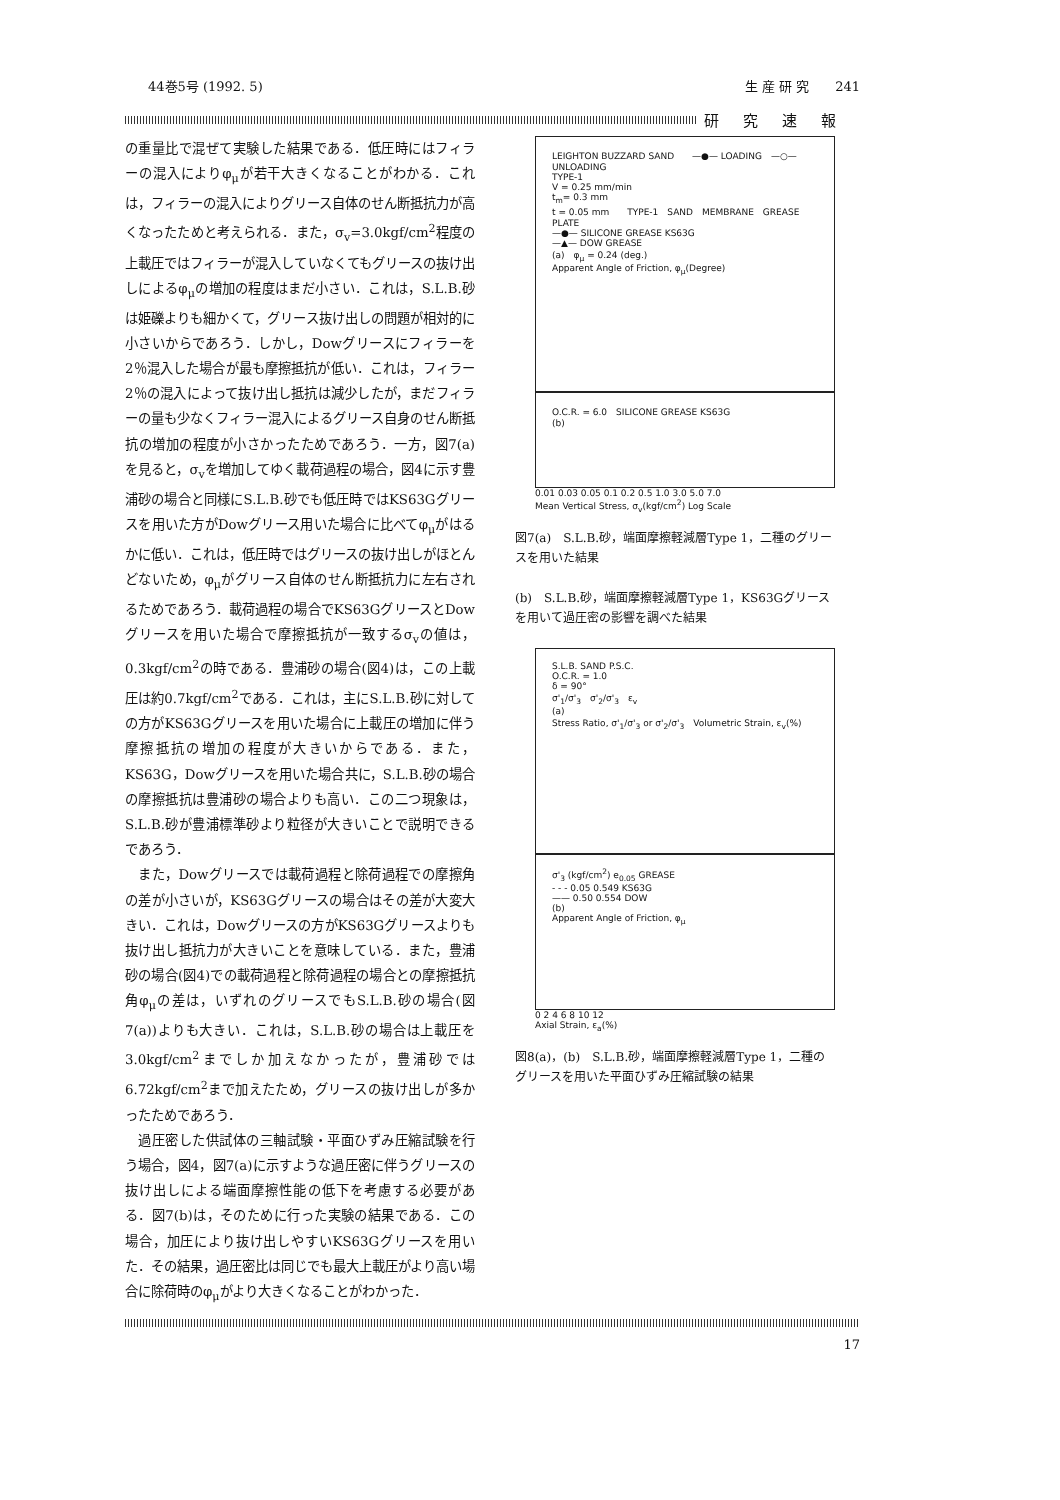44巻5号 (1992. 5) 生 産 研 究　　241
研究速報
の重量比で混ぜて実験した結果である．低圧時にはフィラーの混入によりφ<sub>μ</sub>が若干大きくなることがわかる．これは，フィラーの混入によりグリース自体のせん断抵抗力が高くなったためと考えられる．また，σ<sub>v</sub>=3.0kgf/cm<sup>2</sup>程度の上載圧ではフィラーが混入していなくてもグリースの抜け出しによるφ<sub>μ</sub>の増加の程度はまだ小さい．これは，S.L.B.砂は姫礫よりも細かくて，グリース抜け出しの問題が相対的に小さいからであろう．しかし，Dowグリースにフィラーを2％混入した場合が最も摩擦抵抗が低い．これは，フィラー2％の混入によって抜け出し抵抗は減少したが，まだフィラーの量も少なくフィラー混入によるグリース自身のせん断抵抗の増加の程度が小さかったためであろう．一方，図7(a)を見ると，σ<sub>v</sub>を増加してゆく載荷過程の場合，図4に示す豊浦砂の場合と同様にS.L.B.砂でも低圧時ではKS63Gグリースを用いた方がDowグリース用いた場合に比べてφ<sub>μ</sub>がはるかに低い．これは，低圧時ではグリースの抜け出しがほとんどないため，φ<sub>μ</sub>がグリース自体のせん断抵抗力に左右されるためであろう．載荷過程の場合でKS63GグリースとDowグリースを用いた場合で摩擦抵抗が一致するσ<sub>v</sub>の値は，0.3kgf/cm<sup>2</sup>の時である．豊浦砂の場合(図4)は，この上載圧は約0.7kgf/cm<sup>2</sup>である．これは，主にS.L.B.砂に対しての方がKS63Gグリースを用いた場合に上載圧の増加に伴う摩擦抵抗の増加の程度が大きいからである．また，KS63G，Dowグリースを用いた場合共に，S.L.B.砂の場合の摩擦抵抗は豊浦砂の場合よりも高い．この二つ現象は，S.L.B.砂が豊浦標準砂より粒径が大きいことで説明できるであろう．
また，Dowグリースでは載荷過程と除荷過程での摩擦角の差が小さいが，KS63Gグリースの場合はその差が大変大きい．これは，Dowグリースの方がKS63Gグリースよりも抜け出し抵抗力が大きいことを意味している．また，豊浦砂の場合(図4)での載荷過程と除荷過程の場合との摩擦抵抗角φ<sub>μ</sub>の差は，いずれのグリースでもS.L.B.砂の場合(図7(a))よりも大きい．これは，S.L.B.砂の場合は上載圧を3.0kgf/cm<sup>2</sup>までしか加えなかったが，豊浦砂では6.72kgf/cm<sup>2</sup>まで加えたため，グリースの抜け出しが多かったためであろう．
過圧密した供試体の三軸試験・平面ひずみ圧縮試験を行う場合，図4，図7(a)に示すような過圧密に伴うグリースの抜け出しによる端面摩擦性能の低下を考慮する必要がある．図7(b)は，そのために行った実験の結果である．この場合，加圧により抜け出しやすいKS63Gグリースを用いた．その結果，過圧密比は同じでも最大上載圧がより高い場合に除荷時のφ<sub>μ</sub>がより大きくなることがわかった．
LEIGHTON BUZZARD SAND　　—●— LOADING　—○— UNLOADING
TYPE-1
V = 0.25 mm/min
t<sub>m</sub>= 0.3 mm
t = 0.05 mm　　TYPE-1　SAND　MEMBRANE　GREASE　PLATE
—●— SILICONE GREASE KS63G
—▲— DOW GREASE
(a)　φ<sub>μ</sub> = 0.24 (deg.)
Apparent Angle of Friction, φ<sub>μ</sub>(Degree)
O.C.R. = 6.0　SILICONE GREASE KS63G
(b)
0.01 0.03 0.05 0.1 0.2 0.5 1.0 3.0 5.0 7.0
Mean Vertical Stress, σ<sub>v</sub>(kgf/cm<sup>2</sup>) Log Scale
図7(a)　S.L.B.砂，端面摩擦軽減層Type 1，二種のグリースを用いた結果
(b)　S.L.B.砂，端面摩擦軽減層Type 1，KS63Gグリースを用いて過圧密の影響を調べた結果
S.L.B. SAND P.S.C.
O.C.R. = 1.0
δ = 90°
σ'<sub>1</sub>/σ'<sub>3</sub>　σ'<sub>2</sub>/σ'<sub>3</sub>　ε<sub>v</sub>
(a)
Stress Ratio, σ'<sub>1</sub>/σ'<sub>3</sub> or σ'<sub>2</sub>/σ'<sub>3</sub>　Volumetric Strain, ε<sub>v</sub>(%)
σ'<sub>3</sub> (kgf/cm<sup>2</sup>) e<sub>0.05</sub> GREASE
- - - 0.05 0.549 KS63G
—— 0.50 0.554 DOW
(b)
Apparent Angle of Friction, φ<sub>μ</sub>
0 2 4 6 8 10 12
Axial Strain, ε<sub>a</sub>(%)
図8(a)，(b)　S.L.B.砂，端面摩擦軽減層Type 1，二種のグリースを用いた平面ひずみ圧縮試験の結果
17